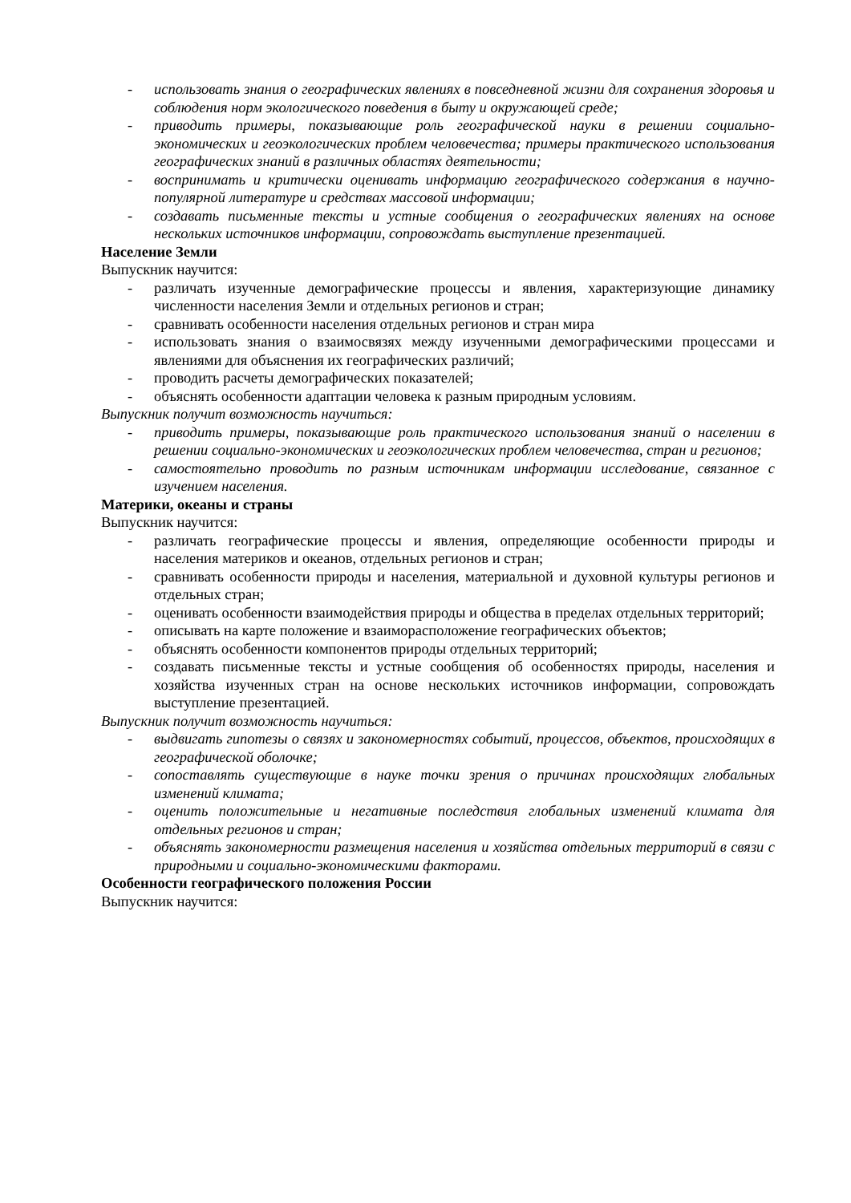- использовать знания о географических явлениях в повседневной жизни для сохранения здоровья и соблюдения норм экологического поведения в быту и окружающей среде;
- приводить примеры, показывающие роль географической науки в решении социально-экономических и геоэкологических проблем человечества; примеры практического использования географических знаний в различных областях деятельности;
- воспринимать и критически оценивать информацию географического содержания в научно-популярной литературе и средствах массовой информации;
- создавать письменные тексты и устные сообщения о географических явлениях на основе нескольких источников информации, сопровождать выступление презентацией.
Население Земли
Выпускник научится:
- различать изученные демографические процессы и явления, характеризующие динамику численности населения Земли и отдельных регионов и стран;
- сравнивать особенности населения отдельных регионов и стран мира
- использовать знания о взаимосвязях между изученными демографическими процессами и явлениями для объяснения их географических различий;
- проводить расчеты демографических показателей;
- объяснять особенности адаптации человека к разным природным условиям.
Выпускник получит возможность научиться:
- приводить примеры, показывающие роль практического использования знаний о населении в решении социально-экономических и геоэкологических проблем человечества, стран и регионов;
- самостоятельно проводить по разным источникам информации исследование, связанное с изучением населения.
Материки, океаны и страны
Выпускник научится:
- различать географические процессы и явления, определяющие особенности природы и населения материков и океанов, отдельных регионов и стран;
- сравнивать особенности природы и населения, материальной и духовной культуры регионов и отдельных стран;
- оценивать особенности взаимодействия природы и общества в пределах отдельных территорий;
- описывать на карте положение и взаиморасположение географических объектов;
- объяснять особенности компонентов природы отдельных территорий;
- создавать письменные тексты и устные сообщения об особенностях природы, населения и хозяйства изученных стран на основе нескольких источников информации, сопровождать выступление презентацией.
Выпускник получит возможность научиться:
- выдвигать гипотезы о связях и закономерностях событий, процессов, объектов, происходящих в географической оболочке;
- сопоставлять существующие в науке точки зрения о причинах происходящих глобальных изменений климата;
- оценить положительные и негативные последствия глобальных изменений климата для отдельных регионов и стран;
- объяснять закономерности размещения населения и хозяйства отдельных территорий в связи с природными и социально-экономическими факторами.
Особенности географического положения России
Выпускник научится: